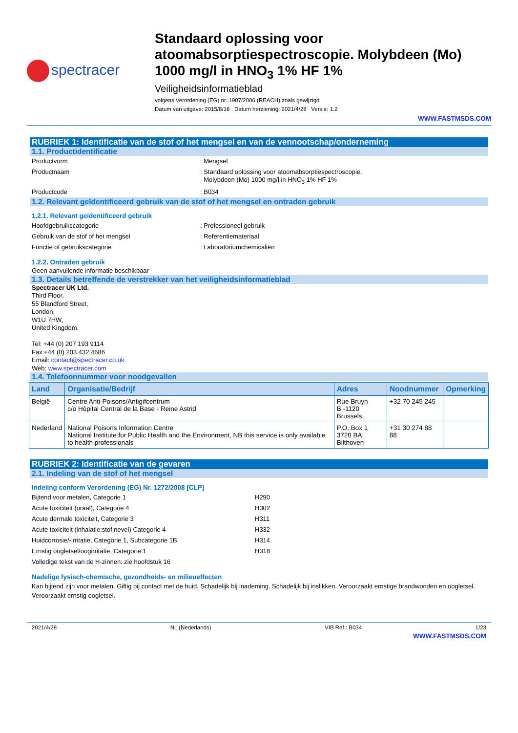spectracer
Standaard oplossing voor atoomabsorptiespectroscopie. Molybdeen (Mo) 1000 mg/l in HNO<sub>3</sub> 1% HF 1%
Veiligheidsinformatieblad
volgens Verordening (EG) nr. 1907/2006 (REACH) zoals gewijzigd
Datum van uitgave: 2015/8/18 Datum herziening: 2021/4/28 Versie: 1.2
WWW.FASTMSDS.COM
RUBRIEK 1: Identificatie van de stof of het mengsel en van de vennootschap/onderneming
1.1. Productidentificatie
Productvorm : Mengsel
Productnaam : Standaard oplossing voor atoomabsorptiespectroscopie.
Molybdeen (Mo) 1000 mg/l in HNO<sub>3</sub> 1% HF 1%
Productcode : B034
1.2. Relevant geïdentificeerd gebruik van de stof of het mengsel en ontraden gebruik
1.2.1. Relevant geïdentificeerd gebruik
Hoofdgebruikscategorie : Professioneel gebruik
Gebruik van de stof of het mengsel : Referentiemateriaal
Functie of gebruikscategorie : Laboratoriumchemicaliën
1.2.2. Ontraden gebruik
Geen aanvullende informatie beschikbaar
1.3. Details betreffende de verstrekker van het veiligheidsinformatieblad
Spectracer UK Ltd.
Third Floor,
55 Blandford Street,
London,
W1U 7HW,
United Kingdom.
Tel: +44 (0) 207 193 9114
Fax:+44 (0) 203 432 4686
Email: contact@spectracer.co.uk
Web: www.spectracer.com
1.4. Telefoonnummer voor noodgevallen
| Land | Organisatie/Bedrijf | Adres | Noodnummer | Opmerking |
| --- | --- | --- | --- | --- |
| België | Centre Anti-Poisons/Antigifcentrum c/o Hôpital Central de la Base - Reine Astrid | Rue Bruyn B -1120 Brussels | +32 70 245 245 | |
| Nederland | National Poisons Information Centre National Institute for Public Health and the Environment, NB this service is only available to health professionals | P.O. Box 1 3720 BA Bilthoven | +31 30 274 88 88 | |
RUBRIEK 2: Identificatie van de gevaren
2.1. Indeling van de stof of het mengsel
Indeling conform Verordening (EG) Nr. 1272/2008 [CLP]
Bijtend voor metalen, Categorie 1 H290
Acute toxiciteit (oraal), Categorie 4 H302
Acute dermale toxiciteit, Categorie 3 H311
Acute toxiciteit (inhalatie:stof,nevel) Categorie 4 H332
Huidcorrosie/-irritatie, Categorie 1, Subcategorie 1B H314
Ernstig oogletsel/oogirritatie, Categorie 1 H318
Volledige tekst van de H-zinnen: zie hoofdstuk 16
Nadelige fysisch-chemische, gezondheids- en milieueffecten
Kan bijtend zijn voor metalen. Giftig bij contact met de huid. Schadelijk bij inademing. Schadelijk bij inslikken. Veroorzaakt ernstige brandwonden en oogletsel. Veroorzaakt ernstig oogletsel.
2021/4/28 NL (Nederlands) VIB Ref.: B034 1/23
WWW.FASTMSDS.COM